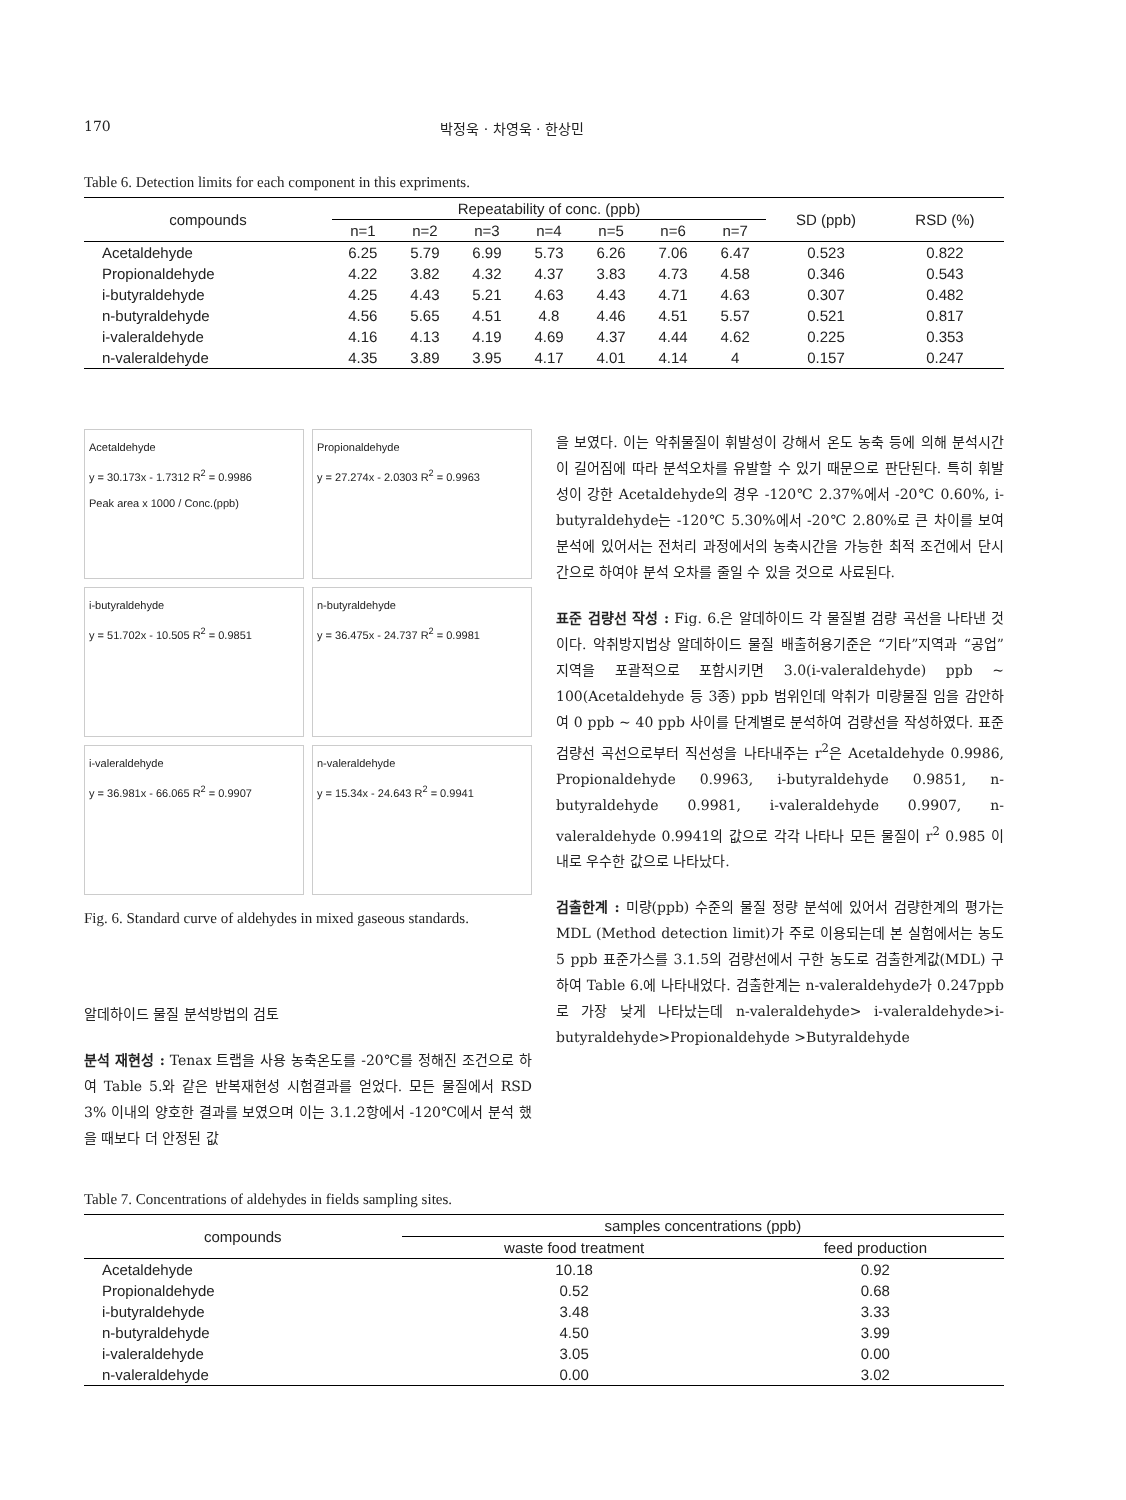170 박정욱 · 차영욱 · 한상민
Table 6. Detection limits for each component in this expriments.
| compounds | Repeatability of conc. (ppb) | | | | | | | SD (ppb) | RSD (%) |
| --- | --- | --- | --- | --- | --- | --- | --- | --- | --- |
| | n=1 | n=2 | n=3 | n=4 | n=5 | n=6 | n=7 | | |
| Acetaldehyde | 6.25 | 5.79 | 6.99 | 5.73 | 6.26 | 7.06 | 6.47 | 0.523 | 0.822 |
| Propionaldehyde | 4.22 | 3.82 | 4.32 | 4.37 | 3.83 | 4.73 | 4.58 | 0.346 | 0.543 |
| i-butyraldehyde | 4.25 | 4.43 | 5.21 | 4.63 | 4.43 | 4.71 | 4.63 | 0.307 | 0.482 |
| n-butyraldehyde | 4.56 | 5.65 | 4.51 | 4.8 | 4.46 | 4.51 | 5.57 | 0.521 | 0.817 |
| i-valeraldehyde | 4.16 | 4.13 | 4.19 | 4.69 | 4.37 | 4.44 | 4.62 | 0.225 | 0.353 |
| n-valeraldehyde | 4.35 | 3.89 | 3.95 | 4.17 | 4.01 | 4.14 | 4 | 0.157 | 0.247 |
Acetaldehyde
y = 30.173x - 1.7312 R<sup>2</sup> = 0.9986
Peak area x 1000 / Conc.(ppb)
Propionaldehyde
y = 27.274x - 2.0303 R<sup>2</sup> = 0.9963
i-butyraldehyde
y = 51.702x - 10.505 R<sup>2</sup> = 0.9851
n-butyraldehyde
y = 36.475x - 24.737 R<sup>2</sup> = 0.9981
i-valeraldehyde
y = 36.981x - 66.065 R<sup>2</sup> = 0.9907
n-valeraldehyde
y = 15.34x - 24.643 R<sup>2</sup> = 0.9941
Fig. 6. Standard curve of aldehydes in mixed gaseous standards.
알데하이드 물질 분석방법의 검토
분석 재현성 : Tenax 트랩을 사용 농축온도를 -20℃를 정해진 조건으로 하여 Table 5.와 같은 반복재현성 시험결과를 얻었다. 모든 물질에서 RSD 3% 이내의 양호한 결과를 보였으며 이는 3.1.2항에서 -120℃에서 분석 했을 때보다 더 안정된 값
을 보였다. 이는 악취물질이 휘발성이 강해서 온도 농축 등에 의해 분석시간이 길어짐에 따라 분석오차를 유발할 수 있기 때문으로 판단된다. 특히 휘발성이 강한 Acetaldehyde의 경우 -120℃ 2.37%에서 -20℃ 0.60%, i-butyraldehyde는 -120℃ 5.30%에서 -20℃ 2.80%로 큰 차이를 보여 분석에 있어서는 전처리 과정에서의 농축시간을 가능한 최적 조건에서 단시간으로 하여야 분석 오차를 줄일 수 있을 것으로 사료된다.
표준 검량선 작성 : Fig. 6.은 알데하이드 각 물질별 검량 곡선을 나타낸 것이다. 악취방지법상 알데하이드 물질 배출허용기준은 “기타”지역과 “공업”지역을 포괄적으로 포함시키면 3.0(i-valeraldehyde) ppb ~ 100(Acetaldehyde 등 3종) ppb 범위인데 악취가 미량물질 임을 감안하여 0 ppb ~ 40 ppb 사이를 단계별로 분석하여 검량선을 작성하였다. 표준검량선 곡선으로부터 직선성을 나타내주는 r<sup>2</sup>은 Acetaldehyde 0.9986, Propionaldehyde 0.9963, i-butyraldehyde 0.9851, n-butyraldehyde 0.9981, i-valeraldehyde 0.9907, n-valeraldehyde 0.9941의 값으로 각각 나타나 모든 물질이 r<sup>2</sup> 0.985 이내로 우수한 값으로 나타났다.
검출한계 : 미량(ppb) 수준의 물질 정량 분석에 있어서 검량한계의 평가는 MDL (Method detection limit)가 주로 이용되는데 본 실험에서는 농도 5 ppb 표준가스를 3.1.5의 검량선에서 구한 농도로 검출한계값(MDL) 구하여 Table 6.에 나타내었다. 검출한계는 n-valeraldehyde가 0.247ppb로 가장 낮게 나타났는데 n-valeraldehyde> i-valeraldehyde>i-butyraldehyde>Propionaldehyde >Butyraldehyde
Table 7. Concentrations of aldehydes in fields sampling sites.
| compounds | samples concentrations (ppb) | |
| --- | --- | --- |
| | waste food treatment | feed production |
| Acetaldehyde | 10.18 | 0.92 |
| Propionaldehyde | 0.52 | 0.68 |
| i-butyraldehyde | 3.48 | 3.33 |
| n-butyraldehyde | 4.50 | 3.99 |
| i-valeraldehyde | 3.05 | 0.00 |
| n-valeraldehyde | 0.00 | 3.02 |